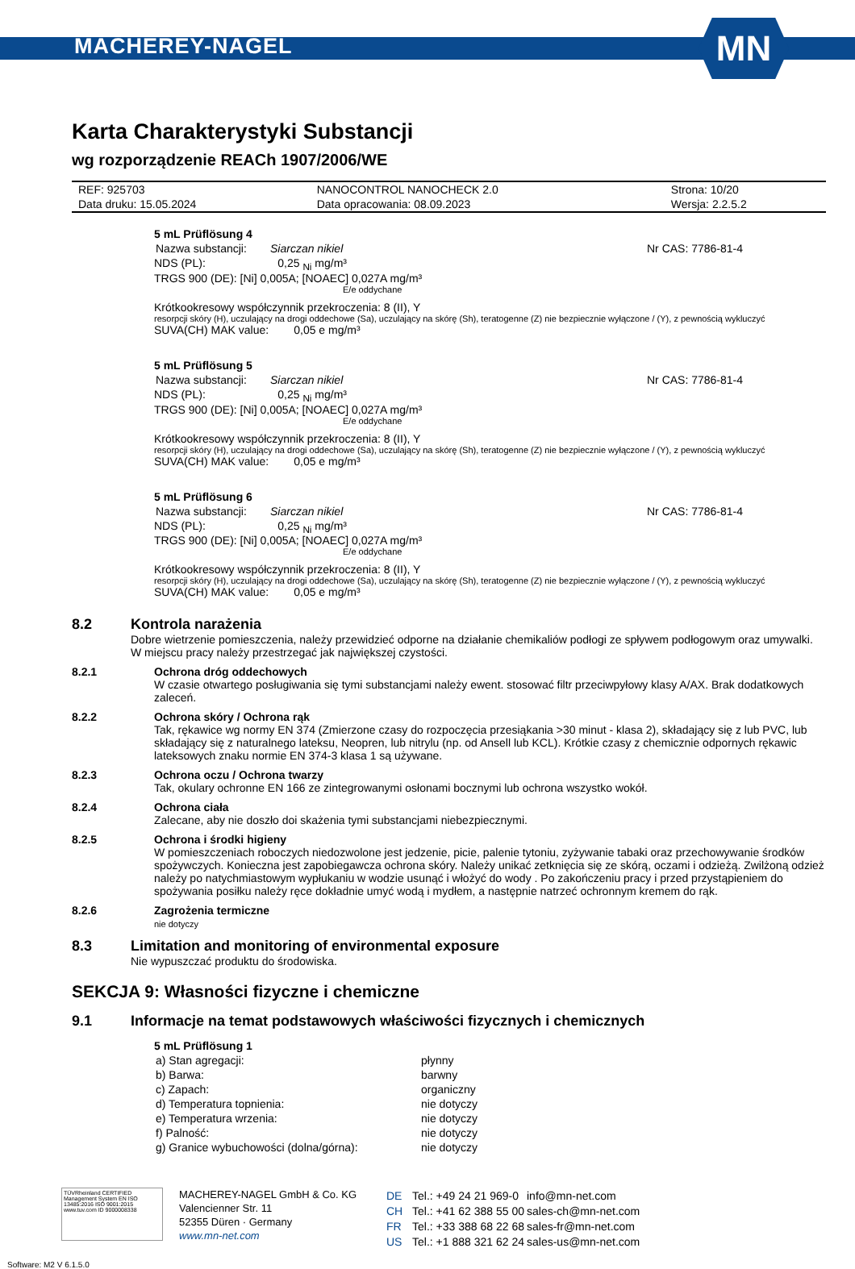MACHEREY-NAGEL
MN
Karta Charakterystyki Substancji
wg rozporządzenie REACh 1907/2006/WE
| REF: 925703 | NANOCONTROL NANOCHECK 2.0 | Strona: 10/20 |
| Data druku: 15.05.2024 | Data opracowania: 08.09.2023 | Wersja: 2.2.5.2 |
5 mL Prüflösung 4
| Nazwa substancji: | Siarczan nikiel | Nr CAS: 7786-81-4 |
NDS (PL): 0,25 <sub>Ni</sub> mg/m³
TRGS 900 (DE): [Ni] 0,005A; [NOAEC] 0,027A mg/m³
E/e oddychane
Krótkookresowy współczynnik przekroczenia: 8 (II), Y
resorpcji skóry (H), uczulający na drogi oddechowe (Sa), uczulający na skórę (Sh), teratogenne (Z) nie bezpiecznie wyłączone / (Y), z pewnością wykluczyć
SUVA(CH) MAK value: 0,05 e mg/m³
5 mL Prüflösung 5
| Nazwa substancji: | Siarczan nikiel | Nr CAS: 7786-81-4 |
NDS (PL): 0,25 <sub>Ni</sub> mg/m³
TRGS 900 (DE): [Ni] 0,005A; [NOAEC] 0,027A mg/m³
E/e oddychane
Krótkookresowy współczynnik przekroczenia: 8 (II), Y
resorpcji skóry (H), uczulający na drogi oddechowe (Sa), uczulający na skórę (Sh), teratogenne (Z) nie bezpiecznie wyłączone / (Y), z pewnością wykluczyć
SUVA(CH) MAK value: 0,05 e mg/m³
5 mL Prüflösung 6
| Nazwa substancji: | Siarczan nikiel | Nr CAS: 7786-81-4 |
NDS (PL): 0,25 <sub>Ni</sub> mg/m³
TRGS 900 (DE): [Ni] 0,005A; [NOAEC] 0,027A mg/m³
E/e oddychane
Krótkookresowy współczynnik przekroczenia: 8 (II), Y
resorpcji skóry (H), uczulający na drogi oddechowe (Sa), uczulający na skórę (Sh), teratogenne (Z) nie bezpiecznie wyłączone / (Y), z pewnością wykluczyć
SUVA(CH) MAK value: 0,05 e mg/m³
8.2 Kontrola narażenia
Dobre wietrzenie pomieszczenia, należy przewidzieć odporne na działanie chemikaliów podłogi ze spływem podłogowym oraz umywalki. W miejscu pracy należy przestrzegać jak największej czystości.
8.2.1 Ochrona dróg oddechowych
W czasie otwartego posługiwania się tymi substancjami należy ewent. stosować filtr przeciwpyłowy klasy A/AX. Brak dodatkowych zaleceń.
8.2.2 Ochrona skóry / Ochrona rąk
Tak, rękawice wg normy EN 374 (Zmierzone czasy do rozpoczęcia przesiąkania >30 minut - klasa 2), składający się z lub PVC, lub składający się z naturalnego lateksu, Neopren, lub nitrylu (np. od Ansell lub KCL). Krótkie czasy z chemicznie odpornych rękawic lateksowych znaku normie EN 374-3 klasa 1 są używane.
8.2.3 Ochrona oczu / Ochrona twarzy
Tak, okulary ochronne EN 166 ze zintegrowanymi osłonami bocznymi lub ochrona wszystko wokół.
8.2.4 Ochrona ciała
Zalecane, aby nie doszło doi skażenia tymi substancjami niebezpiecznymi.
8.2.5 Ochrona i środki higieny
W pomieszczeniach roboczych niedozwolone jest jedzenie, picie, palenie tytoniu, zyżywanie tabaki oraz przechowywanie środków spożywczych. Konieczna jest zapobiegawcza ochrona skóry. Należy unikać zetknięcia się ze skórą, oczami i odzieżą. Zwilżoną odzież należy po natychmiastowym wypłukaniu w wodzie usunąć i włożyć do wody . Po zakończeniu pracy i przed przystąpieniem do spożywania posiłku należy ręce dokładnie umyć wodą i mydłem, a następnie natrzeć ochronnym kremem do rąk.
8.2.6 Zagrożenia termiczne
nie dotyczy
8.3 Limitation and monitoring of environmental exposure
Nie wypuszczać produktu do środowiska.
SEKCJA 9: Własności fizyczne i chemiczne
9.1 Informacje na temat podstawowych właściwości fizycznych i chemicznych
5 mL Prüflösung 1
| a) Stan agregacji: | płynny |
| b) Barwa: | barwny |
| c) Zapach: | organiczny |
| d) Temperatura topnienia: | nie dotyczy |
| e) Temperatura wrzenia: | nie dotyczy |
| f) Palność: | nie dotyczy |
| g) Granice wybuchowości (dolna/górna): | nie dotyczy |
TÜVRheinland CERTIFIED
Management System EN ISO 13485:2016 ISO 9001:2015
www.tuv.com ID 9000008338
MACHEREY-NAGEL GmbH & Co. KG
Valencienner Str. 11
52355 Düren · Germany
www.mn-net.com
| DE | Tel.: +49 24 21 969-0 | info@mn-net.com |
| CH | Tel.: +41 62 388 55 00 | sales-ch@mn-net.com |
| FR | Tel.: +33 388 68 22 68 | sales-fr@mn-net.com |
| US | Tel.: +1 888 321 62 24 | sales-us@mn-net.com |
Software: M2 V 6.1.5.0